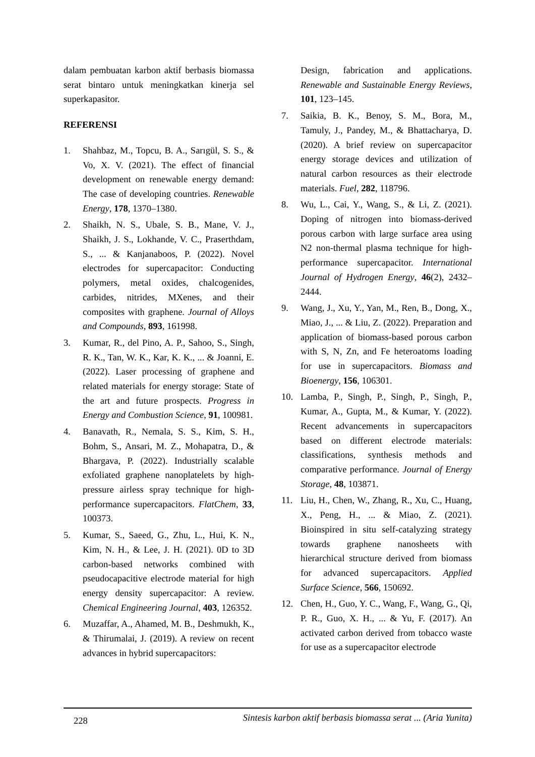dalam pembuatan karbon aktif berbasis biomassa serat bintaro untuk meningkatkan kinerja sel superkapasitor.
REFERENSI
1. Shahbaz, M., Topcu, B. A., Sarıgül, S. S., & Vo, X. V. (2021). The effect of financial development on renewable energy demand: The case of developing countries. Renewable Energy, 178, 1370–1380.
2. Shaikh, N. S., Ubale, S. B., Mane, V. J., Shaikh, J. S., Lokhande, V. C., Praserthdam, S., ... & Kanjanaboos, P. (2022). Novel electrodes for supercapacitor: Conducting polymers, metal oxides, chalcogenides, carbides, nitrides, MXenes, and their composites with graphene. Journal of Alloys and Compounds, 893, 161998.
3. Kumar, R., del Pino, A. P., Sahoo, S., Singh, R. K., Tan, W. K., Kar, K. K., ... & Joanni, E. (2022). Laser processing of graphene and related materials for energy storage: State of the art and future prospects. Progress in Energy and Combustion Science, 91, 100981.
4. Banavath, R., Nemala, S. S., Kim, S. H., Bohm, S., Ansari, M. Z., Mohapatra, D., & Bhargava, P. (2022). Industrially scalable exfoliated graphene nanoplatelets by high-pressure airless spray technique for high-performance supercapacitors. FlatChem, 33, 100373.
5. Kumar, S., Saeed, G., Zhu, L., Hui, K. N., Kim, N. H., & Lee, J. H. (2021). 0D to 3D carbon-based networks combined with pseudocapacitive electrode material for high energy density supercapacitor: A review. Chemical Engineering Journal, 403, 126352.
6. Muzaffar, A., Ahamed, M. B., Deshmukh, K., & Thirumalai, J. (2019). A review on recent advances in hybrid supercapacitors:
Design, fabrication and applications. Renewable and Sustainable Energy Reviews, 101, 123–145.
7. Saikia, B. K., Benoy, S. M., Bora, M., Tamuly, J., Pandey, M., & Bhattacharya, D. (2020). A brief review on supercapacitor energy storage devices and utilization of natural carbon resources as their electrode materials. Fuel, 282, 118796.
8. Wu, L., Cai, Y., Wang, S., & Li, Z. (2021). Doping of nitrogen into biomass-derived porous carbon with large surface area using N2 non-thermal plasma technique for high-performance supercapacitor. International Journal of Hydrogen Energy, 46(2), 2432–2444.
9. Wang, J., Xu, Y., Yan, M., Ren, B., Dong, X., Miao, J., ... & Liu, Z. (2022). Preparation and application of biomass-based porous carbon with S, N, Zn, and Fe heteroatoms loading for use in supercapacitors. Biomass and Bioenergy, 156, 106301.
10. Lamba, P., Singh, P., Singh, P., Singh, P., Kumar, A., Gupta, M., & Kumar, Y. (2022). Recent advancements in supercapacitors based on different electrode materials: classifications, synthesis methods and comparative performance. Journal of Energy Storage, 48, 103871.
11. Liu, H., Chen, W., Zhang, R., Xu, C., Huang, X., Peng, H., ... & Miao, Z. (2021). Bioinspired in situ self-catalyzing strategy towards graphene nanosheets with hierarchical structure derived from biomass for advanced supercapacitors. Applied Surface Science, 566, 150692.
12. Chen, H., Guo, Y. C., Wang, F., Wang, G., Qi, P. R., Guo, X. H., ... & Yu, F. (2017). An activated carbon derived from tobacco waste for use as a supercapacitor electrode
228 Sintesis karbon aktif berbasis biomassa serat ... (Aria Yunita)